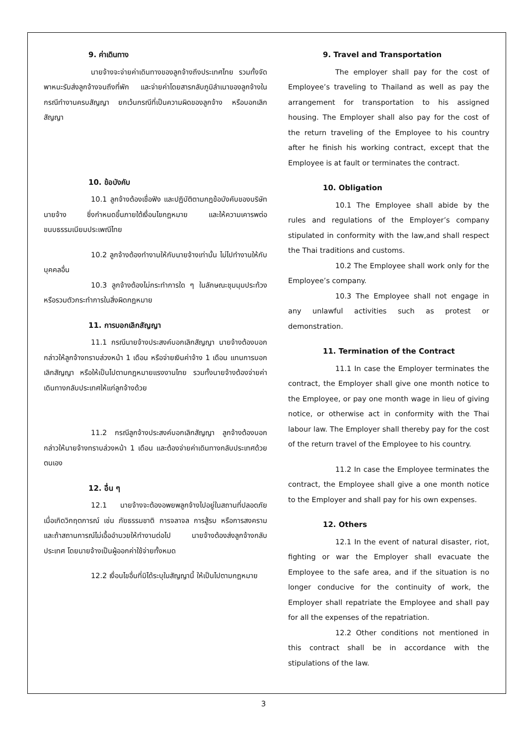9. ค่าเดินทาง
นายจ้างจะจ่ายค่าเดินทางของลูกจ้างถึงประเทศไทย รวมทั้งจัดพาหนะรับส่งลูกจ้างจนถึงที่พัก และจ่ายค่าโดยสารกลับภูมิลำเนาของลูกจ้างในกรณีทำงานครบสัญญา ยกเว้นกรณีที่เป็นความผิดของลูกจ้าง หรือบอกเลิกสัญญา
10. ข้อบังคับ
10.1 ลูกจ้างต้องเชื่อฟัง และปฏิบัติตามกฎข้อบังคับของบริษัทนายจ้าง ซึ่งกำหนดขึ้นภายใต้เงื่อนไขกฎหมาย และให้ความเคารพต่อขนบธรรมเนียมประเพณีไทย
10.2 ลูกจ้างต้องทำงานให้กับนายจ้างเท่านั้น ไม่ไปทำงานให้กับบุคคลอื่น
10.3 ลูกจ้างต้องไม่กระทำการใด ๆ ในลักษณะชุมนุมประท้วงหรือรวมตัวกระทำการในสิ่งผิดกฎหมาย
11. การบอกเลิกสัญญา
11.1 กรณีนายจ้างประสงค์บอกเลิกสัญญา นายจ้างต้องบอกกล่าวให้ลูกจ้างทราบล่วงหน้า 1 เดือน หรือจ่ายเงินค่าจ้าง 1 เดือน แทนการบอกเลิกสัญญา หรือให้เป็นไปตามกฎหมายแรงงานไทย รวมทั้งนายจ้างต้องจ่ายค่าเดินทางกลับประเทศให้แก่ลูกจ้างด้วย
11.2 กรณีลูกจ้างประสงค์บอกเลิกสัญญา ลูกจ้างต้องบอกกล่าวให้นายจ้างทราบล่วงหน้า 1 เดือน และต้องจ่ายค่าเดินทางกลับประเทศด้วยตนเอง
12. อื่น ๆ
12.1 นายจ้างจะต้องอพยพลูกจ้างไปอยู่ในสถานที่ปลอดภัย เมื่อเกิดวิกฤตการณ์ เช่น ภัยธรรมชาติ การจลาจล การสู้รบ หรือการสงคราม และถ้าสถานการณ์ไม่เอื้ออำนวยให้ทำงานต่อไป นายจ้างต้องส่งลูกจ้างกลับประเทศ โดยนายจ้างเป็นผู้ออกค่าใช้จ่ายทั้งหมด
12.2 เงื่อนไขอื่นที่มิได้ระบุในสัญญานี้ ให้เป็นไปตามกฎหมาย
9. Travel and Transportation
The employer shall pay for the cost of Employee’s traveling to Thailand as well as pay the arrangement for transportation to his assigned housing. The Employer shall also pay for the cost of the return traveling of the Employee to his country after he finish his working contract, except that the Employee is at fault or terminates the contract.
10. Obligation
10.1 The Employee shall abide by the rules and regulations of the Employer’s company stipulated in conformity with the law,and shall respect the Thai traditions and customs.
10.2 The Employee shall work only for the Employee’s company.
10.3 The Employee shall not engage in any unlawful activities such as protest or demonstration.
11. Termination of the Contract
11.1 In case the Employer terminates the contract, the Employer shall give one month notice to the Employee, or pay one month wage in lieu of giving notice, or otherwise act in conformity with the Thai labour law. The Employer shall thereby pay for the cost of the return travel of the Employee to his country.
11.2 In case the Employee terminates the contract, the Employee shall give a one month notice to the Employer and shall pay for his own expenses.
12. Others
12.1 In the event of natural disaster, riot, fighting or war the Employer shall evacuate the Employee to the safe area, and if the situation is no longer conducive for the continuity of work, the Employer shall repatriate the Employee and shall pay for all the expenses of the repatriation.
12.2 Other conditions not mentioned in this contract shall be in accordance with the stipulations of the law.
3